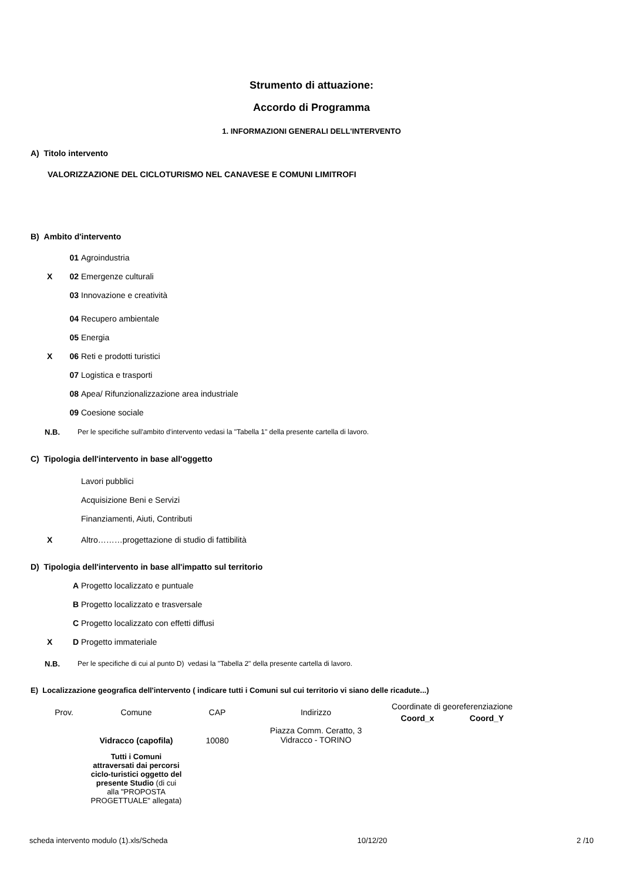Strumento di attuazione:
Accordo di Programma
1. INFORMAZIONI GENERALI DELL'INTERVENTO
A) Titolo intervento
VALORIZZAZIONE DEL CICLOTURISMO NEL CANAVESE E COMUNI LIMITROFI
B) Ambito d'intervento
01 Agroindustria
X 02 Emergenze culturali
03 Innovazione e creatività
04 Recupero ambientale
05 Energia
X 06 Reti e prodotti turistici
07 Logistica e trasporti
08 Apea/ Rifunzionalizzazione area industriale
09 Coesione sociale
N.B. Per le specifiche sull'ambito d'intervento vedasi la "Tabella 1" della presente cartella di lavoro.
C) Tipologia dell'intervento in base all'oggetto
Lavori pubblici
Acquisizione Beni e Servizi
Finanziamenti, Aiuti, Contributi
X Altro………progettazione di studio di fattibilità
D) Tipologia dell'intervento in base all'impatto sul territorio
A Progetto localizzato e puntuale
B Progetto localizzato e trasversale
C Progetto localizzato con effetti diffusi
X D Progetto immateriale
N.B. Per le specifiche di cui al punto D) vedasi la "Tabella 2" della presente cartella di lavoro.
E) Localizzazione geografica dell'intervento ( indicare tutti i Comuni sul cui territorio vi siano delle ricadute...)
| Prov. | Comune | CAP | Indirizzo | Coordinate di georeferenziazione | |
| | | | | Coord_x | Coord_Y |
| | Vidracco (capofila) | 10080 | Piazza Comm. Ceratto, 3 Vidracco - TORINO | | |
| | Tutti i Comuni attraversati dai percorsi ciclo-turistici oggetto del presente Studio (di cui alla "PROPOSTA PROGETTUALE" allegata) | | | | |
scheda intervento modulo (1).xls/Scheda 10/12/20 2 /10